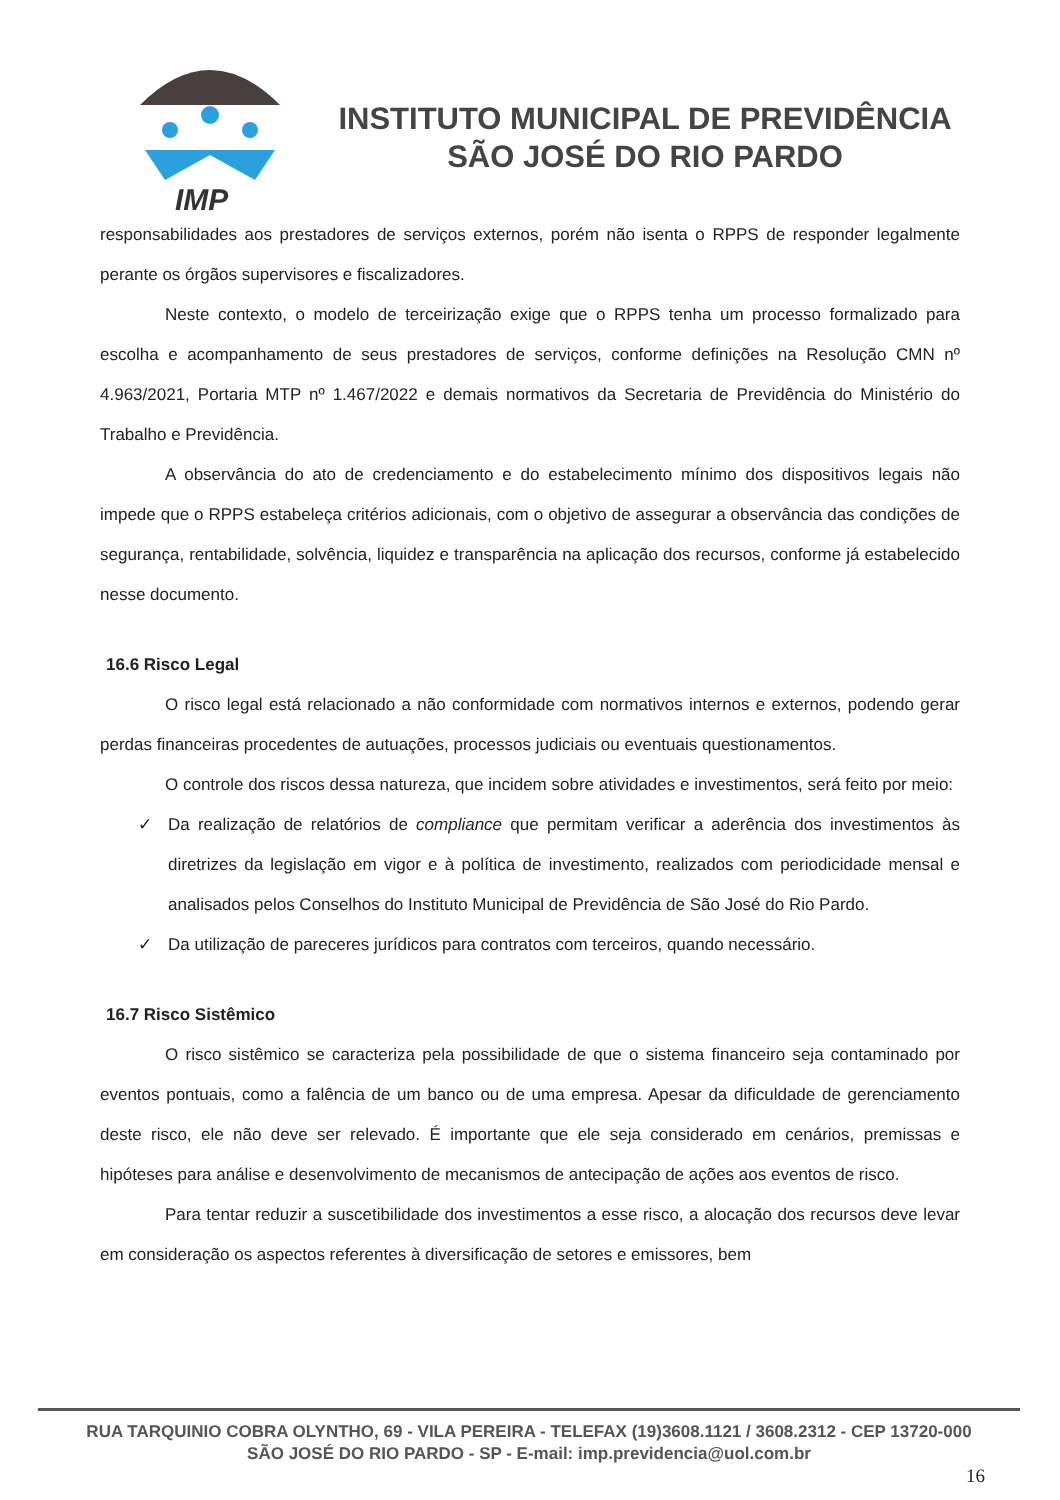IMP
INSTITUTO MUNICIPAL DE PREVIDÊNCIA
SÃO JOSÉ DO RIO PARDO
responsabilidades aos prestadores de serviços externos, porém não isenta o RPPS de responder legalmente perante os órgãos supervisores e fiscalizadores.
Neste contexto, o modelo de terceirização exige que o RPPS tenha um processo formalizado para escolha e acompanhamento de seus prestadores de serviços, conforme definições na Resolução CMN nº 4.963/2021, Portaria MTP nº 1.467/2022 e demais normativos da Secretaria de Previdência do Ministério do Trabalho e Previdência.
A observância do ato de credenciamento e do estabelecimento mínimo dos dispositivos legais não impede que o RPPS estabeleça critérios adicionais, com o objetivo de assegurar a observância das condições de segurança, rentabilidade, solvência, liquidez e transparência na aplicação dos recursos, conforme já estabelecido nesse documento.
16.6 Risco Legal
O risco legal está relacionado a não conformidade com normativos internos e externos, podendo gerar perdas financeiras procedentes de autuações, processos judiciais ou eventuais questionamentos.
O controle dos riscos dessa natureza, que incidem sobre atividades e investimentos, será feito por meio:
✓ Da realização de relatórios de compliance que permitam verificar a aderência dos investimentos às diretrizes da legislação em vigor e à política de investimento, realizados com periodicidade mensal e analisados pelos Conselhos do Instituto Municipal de Previdência de São José do Rio Pardo.
✓ Da utilização de pareceres jurídicos para contratos com terceiros, quando necessário.
16.7 Risco Sistêmico
O risco sistêmico se caracteriza pela possibilidade de que o sistema financeiro seja contaminado por eventos pontuais, como a falência de um banco ou de uma empresa. Apesar da dificuldade de gerenciamento deste risco, ele não deve ser relevado. É importante que ele seja considerado em cenários, premissas e hipóteses para análise e desenvolvimento de mecanismos de antecipação de ações aos eventos de risco.
Para tentar reduzir a suscetibilidade dos investimentos a esse risco, a alocação dos recursos deve levar em consideração os aspectos referentes à diversificação de setores e emissores, bem
RUA TARQUINIO COBRA OLYNTHO, 69 - VILA PEREIRA - TELEFAX (19)3608.1121 / 3608.2312 - CEP 13720-000
SÃO JOSÉ DO RIO PARDO - SP - E-mail: imp.previdencia@uol.com.br
16